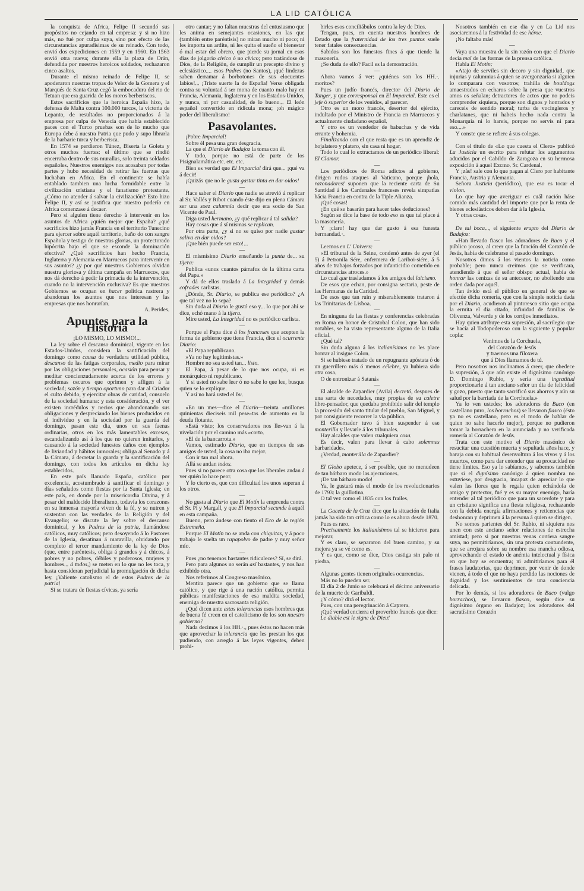LA LID CATÓLICA
la conquista de Africa, Felipe II secundó sus propósitos no cejando en tal empresa: y si no hizo más, no fué por culpa suya, sino por efecto de las circunstancias apuradísimas de su reinado. Con todo, envió dos expediciones en 1559 y en 1560. En 1563 envió otra nueva; durante ella la plaza de Orán, defendida por nuestros heroicos soldados, rechazaron cinco asaltos.
Durante el mismo reinado de Felipe II, se apoderaron nuestras tropas de Velez de la Gomera y el Marqués de Santa Cruz cegó la embocadura del rio de Tetuan que era guarida de los moros berberiscos.
Estos sacrificios que la heroica España hizo, la defensa de Malta contra 100.000 turcos, la victoria de Lepanto, de resultados no proporcionados á la empresa por culpa de Venecia que había establecido paces con el Turco pruebas son de lo mucho que Europa debe á nuestra Patria que pudo y supo librarla de la barbarie turca y berberisca.
En 1574 se perdieron Túnez, Biserta la Goleta y otros muchos fuertes: el último que se rindió encerraba dentro de sus murallas, solo treinta soldados españoles. Nuestros enemigos nos acosaban por todas partes y hubo necesidad de retirar las fuerzas que luchaban en Africa. En el continente se había entablado tambien una lucha formidable entre la civilización cristiana y el fanatismo protestante. ¿Cómo no atender á salvar la civilización? Esto hizo Felipe II, y así se justifica que nuestro poderío en Africa comenzase á decaer.
Pero si alguien tiene derecho á intervenir en los asuntos de Africa ¿quién mejor que España? ¿qué sacrificios hizo jamás Francia en el territorio Tunecino para ejercer sobre aquél territorio, baño do con sangre Española y testigo de nuestras glorias, un protectorado hipócrita bajo el que se esconde la dominación efectiva? ¿Qué sacrificios han hecho Francia, Inglaterra y Alemania en Marruecos para intervenir en sus asuntos? ¿y por qué nuestros Gobiernos olvidan nuestra gloriosa y última campaña en Marruecos, que nos dá derecho á pedir la primacía de la intervención, cuando no la intervención exclusiva? Es que nuestros Gobiernos se ocupan en hacer política rastrera y abandonan los asuntos que nos interesan y las empresas que nos honrarían.
A. Perides.
Apuntes para la Historia
¡LO MISMO, LO MISMO!...
La ley sobre el descanso dominical, vigente en los Estados-Unidos, considera la santificación del domingo como causa de verdadera utilidad pública, descanso de las fatigas corporales, medio para mirar por las obligaciones personales, ocasión para pensar y meditar concienzudamente acerca de los errores y problemas oscuros que oprimen y afligen á la sociedad; sazón y tiempo oportuno para dar al Criador el culto debido, y ejercitar obras de caridad, consuelo de la sociedad humana: y esta consideración, y el ver existen incrédulos y necios que abandonando sus obligaciones y despreciando los bienes producidos en el individuo y en la sociedad por la guarda del domingo, pasan este dia, unos en sus faenas ordinarias, otros en los más lamentables excesos, escandalizando así á los que no quieren imitarlos, y causando á la sociedad funestos daños con ejemplos de liviandad y hábitos inmorales; obliga al Senado y á la Cámara, á decretar la guarda y la santificación del domingo, con todos los artículos en dicha ley establecidos.
En este país llamado España, católico por excelencia, acostumbrado á santificar el domingo y días señalados como fiestas por la Santa Iglesia; en este país, en donde por la misericordia Divina, y á pesar del maldecido liberalismo, todavía los corazones en su inmensa mayoría viven de la fé, y se nutren y sustentan con las verdades de la Religión y del Evangelio; se discute la ley sobre el descanso dominical, y los Padres de la patria, llamándose católicos, muy católicos; pero desoyendo á lo Pastores de la Iglesia, desatinan á maravilla, olvidando por completo el tercer mandamiento de la ley de Dios (que, entre paréntesis, obliga á grandes y á chicos, á pobres y no pobres, débiles y poderosos, mujeres y hombres... á todos,) se meten en lo que no les toca, y hasta consideran perjudicial la promulgación de dicha ley. ¡Valiente catolismo el de estos Padres de la patria!
Si se tratara de fiestas cívicas, ya sería
otro cantar; y no faltan muestras del entusiasmo que les anima en semejantes ocasiones, en las que (también entre paréntisis) no miran mucho ni poco; ni les importa un ardite, ni les quita el sueño el bienestar ó mal estar del obrero, que pierde su jornal en esos días de jolgorio cívico ó no cívico; pero tratándose de Dios, de la Religión, de cumplir un precepto divino y eclesiástico.... esos Padres (no Santos), ¡qué lindezas saben derramar á borbotones de sus elocuentes labios!... ¡Triste suerte la de España! Verse obligada contra su voluntad á ser mona de cuanto malo hay en Francia, Alemania, Inglaterra y en los Estados-Unidos, y nunca, ni por casualidad, de lo bueno... El león español convertido en ridícula mona; ¡oh mágico poder del liberalismo!
Pasavolantes.
¡Pobre Imparcial!
Sobre él pesa una gran desgracia.
La que el Diario de Badajoz la toma con él.
Y todo, porque no está de parte de los Pisignalamática etc. etc. etc.
Bien es verdad que El Imparcial dirá que... ¡qué va á decir!
¡Quizás que no le gusta gastar tinta en dar oidos!
—
Hace saber el Diario que nadie se atrevió á replicar al Sr. Vallés y Ribot cuando éste dijo en plena Cámara ser una soez calumnia decir que era socio de San Vicente de Paul.
Diga usted hermano, ¿y qué replicar á tal salida?
Hay cosas que á sí mismas se replican.
Por otra parte, ¿y si no se quiso por nadie gastar saliva en dar oidos?
¡Que bién puede ser esto!...
—
El mismísimo Diario enseñando la punta de... su tijera:
Publica «unos cuantos párrafos de la última carta del Papa.»
Y dá de ellos traslado á La Integridad y demás cofrades carlistas.
¿Dónde, Sr. Diario, se publica ese periódico? ¿A que tal vez no lo sepa?
Sin duda al Diario le gustó eso y... lo que por ahí se dice, echó mano á la tijera.
Mire usted, La Integridad no es periódico carlista.
—
Porque el Papa dice á los franceses que acepten la forma de gobierno que tiene Francia, dice el ocurrente Diario:
«El Papa republicano.
»Ya no hay legitimistas.»
Hombre no sea usted tan... listo.
El Papa, á pesar de lo que nos ocupa, ni es monárquico ni republicano.
Y si usted no sabe leer ó no sabe lo que lee, busque quien se lo explique.
Y así no hará usted el bu.
—
«En un mes—dice el Diario—treinta »millones quinientas dieciseis mil pese»tas de aumento en la deuda flotante.
»Está visto; los conservadores nos lle»van á la nivelación por el camino más »corto.
»El de la bancarrota.»
Vamos, estimado Diario, que en tiempos de sus amigos de usted, la cosa no iba mejor.
Con ir tan mal ahora.
Allá se andan todos.
Pues si no parece otra cosa que los liberales andan á ver quién lo hace peor.
Y lo cierto es, que con dificultad los unos superan á los otros.
—
No gusta al Diario que El Motín la emprenda contra el Sr. Pí y Margall, y que El Imparcial secunde á aquél en esta campaña.
Bueno, pero ándese con tiento el Eco de la región Extremeña.
Porque El Motín no se anda con chiquitas, y á poco trabajo le suelta un rapapolvo de padre y muy señor mío.
—
Pues ¿no tenemos bastantes ridiculeces? Sí, se dirá.
Pero para algunos no serán así bastantes, y nos han exhibido otra.
Nos referimos al Congreso masónico.
Mentira parece que un gobierno que se llama católico, y que rige á una nación católica, permita públicas manifestaciones de esa maldita sociedad, enemiga de nuestra sacrosanta religión.
¿Qué dicen ante estas tolerancias esos hombres que de buena fé creen en el catolicismo de los son nuestro gobierno?
Nada decimos á los HH.·., pues éstos no hacen más que aprovechar la tolerancia que les prestan los que pudiendo, con arreglo á las leyes vigentes, deben prohi-
birles esos conciliábulos contra la ley de Dios.
Tengan, pues, en cuenta nuestros hombres de Estado que la fraternidad de los tres puntos suele tener fatales consecuencias.
Sabidos son los funestos fines á que tiende la masonería.
¿Se duda de ello? Facil es la demostración.
—
Ahora vamos á ver: ¿quiénes son los HH.·. moritos?
Pues un judío francés, director del Diario de Tanger, y que corresponsal en El Imparcial. Este es el jefe ó superior de los venidos, al parecer.
Otro es un moro francés, desertor del ejército, indultado por el Ministro de Francia en Marruecos y actualmente ciudadano español.
Y otro es un vendedor de babuchas y de vida errante y bohemia.
Finalizando con el que resta que es un aprendiz de hojalatero y platero, sin casa ni hogar.
Todo lo cual lo extractamos de un periódico liberal: El Clamor.
—
Los periódicos de Roma adictos al gobierno, dirigen rudos ataques al Vaticano, porque ¡hola, razonadores! suponen que la reciente carta de Su Santidad á los Cardenales franceses revela simpatías hácia Francia en contra de la Tiple Alianza.
¡Qué cosas!
¿En qué se basarán para hacer tales deduciones?
Según se dice la base de todo eso es que tal place á la masonería.
Y ¡claro! hay que dar gusto á esa funesta hermandad.·.
—
Leemos en L' Univers:
«El tribunal de la Seine, condenó antes de ayer (el 5) á Petronila Sére, enfermera de Lariboi-siére, á 5 años de trabajos forzados por infanticidio cometido en circunstancias atroces.»
Lo cual que trasladamos á los amigos del laicismo.
De esos que echan, por consigna sectaria, peste de las Hermanas de la Caridad.
De esos que tan ruin y miserablemente trataron á las Trinitarias de Lisboa.
—
En ninguna de las fiestas y conferencias celebradas en Roma en honor de Cristobal Colon, que han sido notables, se ha visto representante alguno de la Italia oficial.
¿Qué tal?
Sin duda alguna á los italianísimos no les place honrar al insigne Colon.
Si se hubiese tratado de un repugnante apóstata ó de un guerrillero más ó menos célebre, ya hubiera sido otra cosa.
O de entronizar á Satanás
—
El alcalde de Zapardier (Avila) decretó, despues de una sarta de necedades, muy propias de su caletre libre-pensador, que quedaba prohibido salir del templo la procesión del santo titular del pueblo, San Miguel, y por consiguiente recorrer la vía pública.
El Gobernador tuvo á bien suspender á ese monterilla y llevarle á los tribunales.
Hay alcaldes que valen cualquiera cosa.
Es decir, valen para llevar á cabo solemnes barbaridades.
¿Verdad, monterilla de Zapardier?
—
El Globo apetece, á ser posible, que no menudeen de tan bárbaro modo las ajecuciones.
¡De tan bárbaro modo!
Ya, le gustará más el modo de los revolucionarios de 1793: la guillotina.
O tal vez como el 1835 con los frailes.
—
La Gaceta de la Cruz dice que la situación de Italia jamás ha sido tan crítica como lo es ahora desde 1870.
Pues es raro.
Precisamente los italianísimos tal se hicieron para mejorar.
Y es claro, se separaron del buen camino, y su mejora ya se vé como es.
Y es que, como se dice, Dios castiga sin palo ni piedra.
—
Algunas gentes tienen originales ocurrencias.
Más no lo pueden ser.
El día 2 de Junio se celebrará el décimo aniversario de la muerte de Garibaldi.
¿Y cómo? dirá el lector.
Pues, con una peregrinación á Caprera.
¡Qué verdad encierra el proverbio francés que dice:
Le diable est le signe de Dieu!
Nosotros también en ese dia y en La Lid nos asociaremos á la festividad de ese héroe.
¡No faltaba más!
—
Vaya una muestra de la sin razón con que el Diario decía mal de las formas de la prensa católica.
Habla El Motín:
«Atajo de serviles sin decoro y sin dignidad, que injurias y calumnias á quien se avergonzaría si alguien lo comparara con vosotros; trahilla de bouldogs amaestrados en echaros sobre la presa que vuestros amos os señalan; detractores de actos que no podeis comprender siquiera, porque son dignos y honrados y careceis de sentido moral; turba de vocingleros y charlatanes, que ni habeis hecho nada contra la Monarquía ni lo hareis, porque no servís ni para eso....»
Y conste que se refiere á sus colegas.
—
Con el título de «Lo que cuesta el Clero» publicó La Justicia un escrito para refutar los argumentos aducidos por el Cabildo de Zaragoza en su hermosa exposición á aquel Excmo. Sr. Cardenal.
Y ¡zás! sale con lo que pagan al Clero por habitante Francia, Austria y Alemania.
Señora Justicia (periódico), que eso es tocar el violon.
Lo que hay que averiguar es cuál nación háse comido más cantidad del importe que por la renta de bienes eclesiásticos deben dar á la Iglesia.
Y otras cosas.
—
De tal boca..., el siguiente erupto del Diario de Badajoz:
«Han llevado fiasco los adoradores de Baco y el público jocoso, al creer que la función del Corazón de Jesús, había de celebrarse el pasado domingo.
Nosotros dimos á los vientos la noticia como probable; pero nunca creimos que se verificara, atendiendo á que el señor obispo actual, había de honrar las cenizas de su antecesor, no aboliendo una orden dada por aquél.
Tan ávido está el público en general de que se efectúe dicha romería, que con la simple noticia dada por el Diario, acudieron al pintoresco sitio que ocupa la ermita el dia citado, infinidad de familias de Olivenza, Valverde y de los cortijos inmediatos.
Hay quien atribuye esta supresión, al sacrilegio que se hacía al Todopoderoso con la siguiente y popular copla:
Venimos de la Corchuela,
del Corazón de Jesús
y traemos una filoxera
que á Dios llamamos de tú.
Pero nosotros nos inclinamos á creer, que obedece la supresión, á que aún existe el dignísimo canónigo D. Domingo Rubio, y sería una ingratitud proporcionarle á tan anciano señor un dia de felicidad y gozo, puesto que tanto sacrificó sus ahorros y aún su salud por la barriada de la Corchuela.»
Ya lo ven ustedes; los adoradores de Baco (en castellano puro, los borrachos) se llevaron fiasco (ésto ya no es castellano, pero es el modo de hablar de quien no sabe hacerlo mejor), porque no pudieron tomar la borrachera en la anunciada y no verificada romería al Corazón de Jesús.
Trata con este motivo el Diario masónico de resucitar una cuestión muerta y sepultada años hace, y baraja con su habitual desenvoltura á los vivos y á los muertos, como para dar entender que su procacidad no tiene límites. Eso ya lo sabíamos, y sabemos también que si el dignísimo canónigo á quien nombra no estuviese, por desgracia, incapaz de apreciar lo que valen las flores que le regala quien echándola de amigo y protector, fué y es su mayor enemigo, haría entender al tal periódico que para un sacerdote y para un cristiano significa una fiesta religiosa, rechazando con la debida energía afirmaciones y reticencias que deshonran y deprimen á la persona á quien se dirigen.
No somos parientes del Sr. Rubio, ni siquiera nos unen con este anciano señor relaciones de estrecha amistad; pero si por nuestras venas corriera sangre suya, no permitiríamos, sin una protesta contundente, que se arrojara sobre su nombre esa mancha odiosa, aprovechando el estado de anémia intelectual y física en que hoy se encuentra; ni admitiríamos para él frases laudatorias, que deprimen, por venir de donde vienen, á todo el que no haya perdido las nociones de dignidad y los sentimientos de una conciencia delicada.
Por lo demás, si los adoradores de Baco (vulgo borrachos), se llevaron fiasco, según dice su dignísimo órgano en Badajoz; los adoradores del sacratísimo Corazón